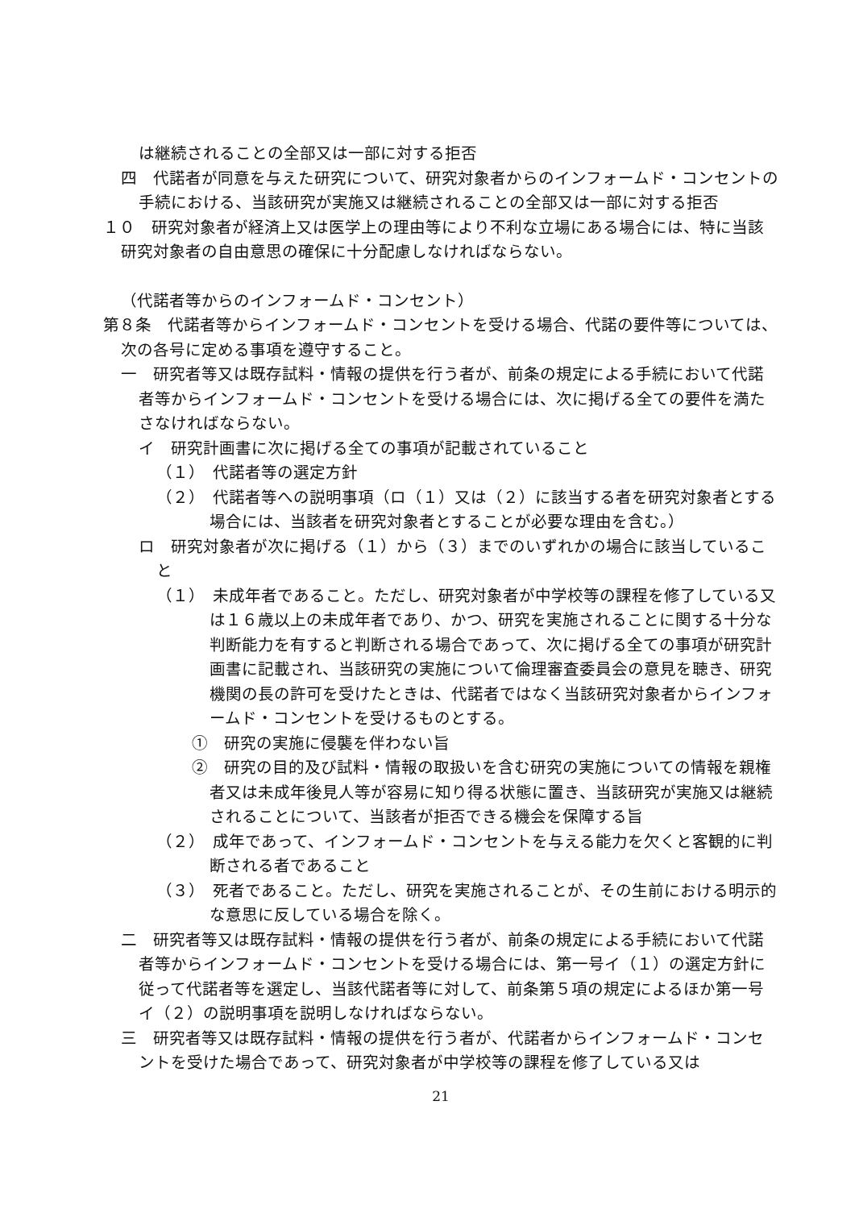は継続されることの全部又は一部に対する拒否
四　代諾者が同意を与えた研究について、研究対象者からのインフォームド・コンセントの手続における、当該研究が実施又は継続されることの全部又は一部に対する拒否
１０　研究対象者が経済上又は医学上の理由等により不利な立場にある場合には、特に当該研究対象者の自由意思の確保に十分配慮しなければならない。
（代諾者等からのインフォームド・コンセント）
第８条　代諾者等からインフォームド・コンセントを受ける場合、代諾の要件等については、次の各号に定める事項を遵守すること。
一　研究者等又は既存試料・情報の提供を行う者が、前条の規定による手続において代諾者等からインフォームド・コンセントを受ける場合には、次に掲げる全ての要件を満たさなければならない。
イ　研究計画書に次に掲げる全ての事項が記載されていること
（１）　代諾者等の選定方針
（２）　代諾者等への説明事項（ロ（１）又は（２）に該当する者を研究対象者とする場合には、当該者を研究対象者とすることが必要な理由を含む。）
ロ　研究対象者が次に掲げる（１）から（３）までのいずれかの場合に該当していること
（１）　未成年者であること。ただし、研究対象者が中学校等の課程を修了している又は１６歳以上の未成年者であり、かつ、研究を実施されることに関する十分な判断能力を有すると判断される場合であって、次に掲げる全ての事項が研究計画書に記載され、当該研究の実施について倫理審査委員会の意見を聴き、研究機関の長の許可を受けたときは、代諾者ではなく当該研究対象者からインフォームド・コンセントを受けるものとする。
①　研究の実施に侵襲を伴わない旨
②　研究の目的及び試料・情報の取扱いを含む研究の実施についての情報を親権者又は未成年後見人等が容易に知り得る状態に置き、当該研究が実施又は継続されることについて、当該者が拒否できる機会を保障する旨
（２）　成年であって、インフォームド・コンセントを与える能力を欠くと客観的に判断される者であること
（３）　死者であること。ただし、研究を実施されることが、その生前における明示的な意思に反している場合を除く。
二　研究者等又は既存試料・情報の提供を行う者が、前条の規定による手続において代諾者等からインフォームド・コンセントを受ける場合には、第一号イ（１）の選定方針に従って代諾者等を選定し、当該代諾者等に対して、前条第５項の規定によるほか第一号イ（２）の説明事項を説明しなければならない。
三　研究者等又は既存試料・情報の提供を行う者が、代諾者からインフォームド・コンセントを受けた場合であって、研究対象者が中学校等の課程を修了している又は
21